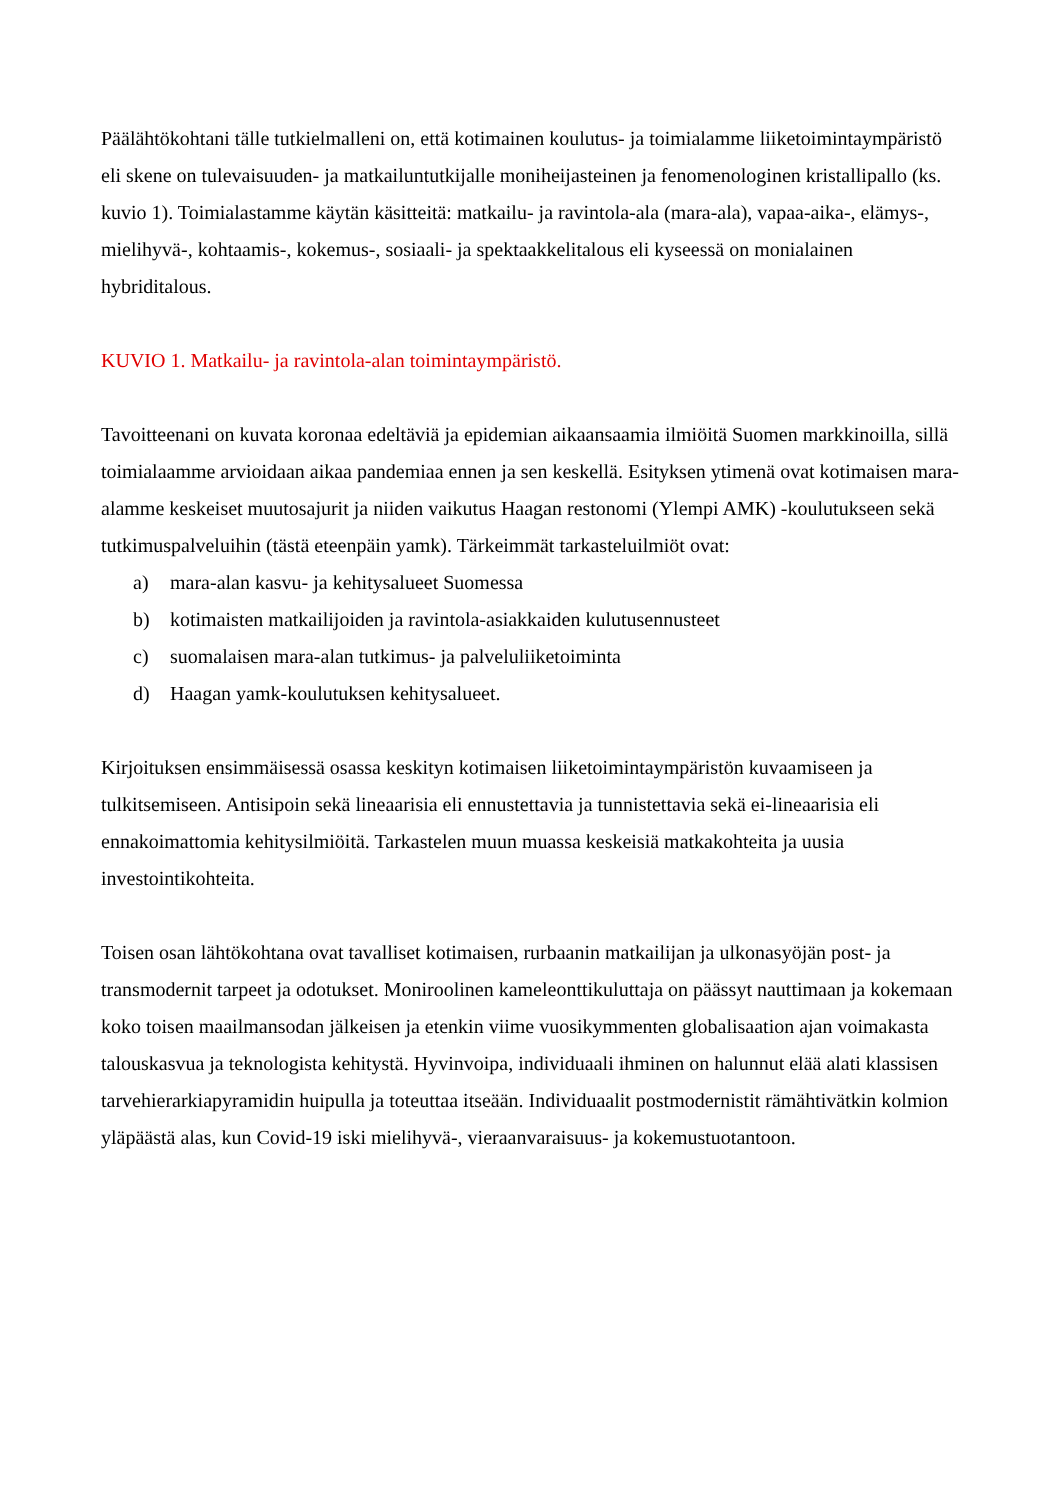Päälähtökohtani tälle tutkielmalleni on, että kotimainen koulutus- ja toimialamme liiketoimintaympäristö eli skene on tulevaisuuden- ja matkailuntutkijalle moniheijasteinen ja fenomenologinen kristallipallo (ks. kuvio 1). Toimialastamme käytän käsitteitä: matkailu- ja ravintola-ala (mara-ala), vapaa-aika-, elämys-, mielihyvä-, kohtaamis-, kokemus-, sosiaali- ja spektaakkelitalous eli kyseessä on monialainen hybriditalous.
KUVIO 1. Matkailu- ja ravintola-alan toimintaympäristö.
Tavoitteenani on kuvata koronaa edeltäviä ja epidemian aikaansaamia ilmiöitä Suomen markkinoilla, sillä toimialaamme arvioidaan aikaa pandemiaa ennen ja sen keskellä. Esityksen ytimenä ovat kotimaisen mara-alamme keskeiset muutosajurit ja niiden vaikutus Haagan restonomi (Ylempi AMK) -koulutukseen sekä tutkimuspalveluihin (tästä eteenpäin yamk). Tärkeimmät tarkasteluilmiöt ovat:
a) mara-alan kasvu- ja kehitysalueet Suomessa
b) kotimaisten matkailijoiden ja ravintola-asiakkaiden kulutusennusteet
c) suomalaisen mara-alan tutkimus- ja palveluliiketoiminta
d) Haagan yamk-koulutuksen kehitysalueet.
Kirjoituksen ensimmäisessä osassa keskityn kotimaisen liiketoimintaympäristön kuvaamiseen ja tulkitsemiseen. Antisipoin sekä lineaarisia eli ennustettavia ja tunnistettavia sekä ei-lineaarisia eli ennakoimattomia kehitysilmiöitä. Tarkastelen muun muassa keskeisiä matkakohteita ja uusia investointikohteita.
Toisen osan lähtökohtana ovat tavalliset kotimaisen, rurbaanin matkailijan ja ulkonasyöjän post- ja transmodernit tarpeet ja odotukset. Moniroolinen kameleonttikuluttaja on päässyt nauttimaan ja kokemaan koko toisen maailmansodan jälkeisen ja etenkin viime vuosikymmenten globalisaation ajan voimakasta talouskasvua ja teknologista kehitystä. Hyvinvoipa, individuaali ihminen on halunnut elää alati klassisen tarvehierarkiapyramidin huipulla ja toteuttaa itseään. Individuaalit postmodernistit rämähtivätkin kolmion yläpäästä alas, kun Covid-19 iski mielihyvä-, vieraanvaraisuus- ja kokemustuotantoon.